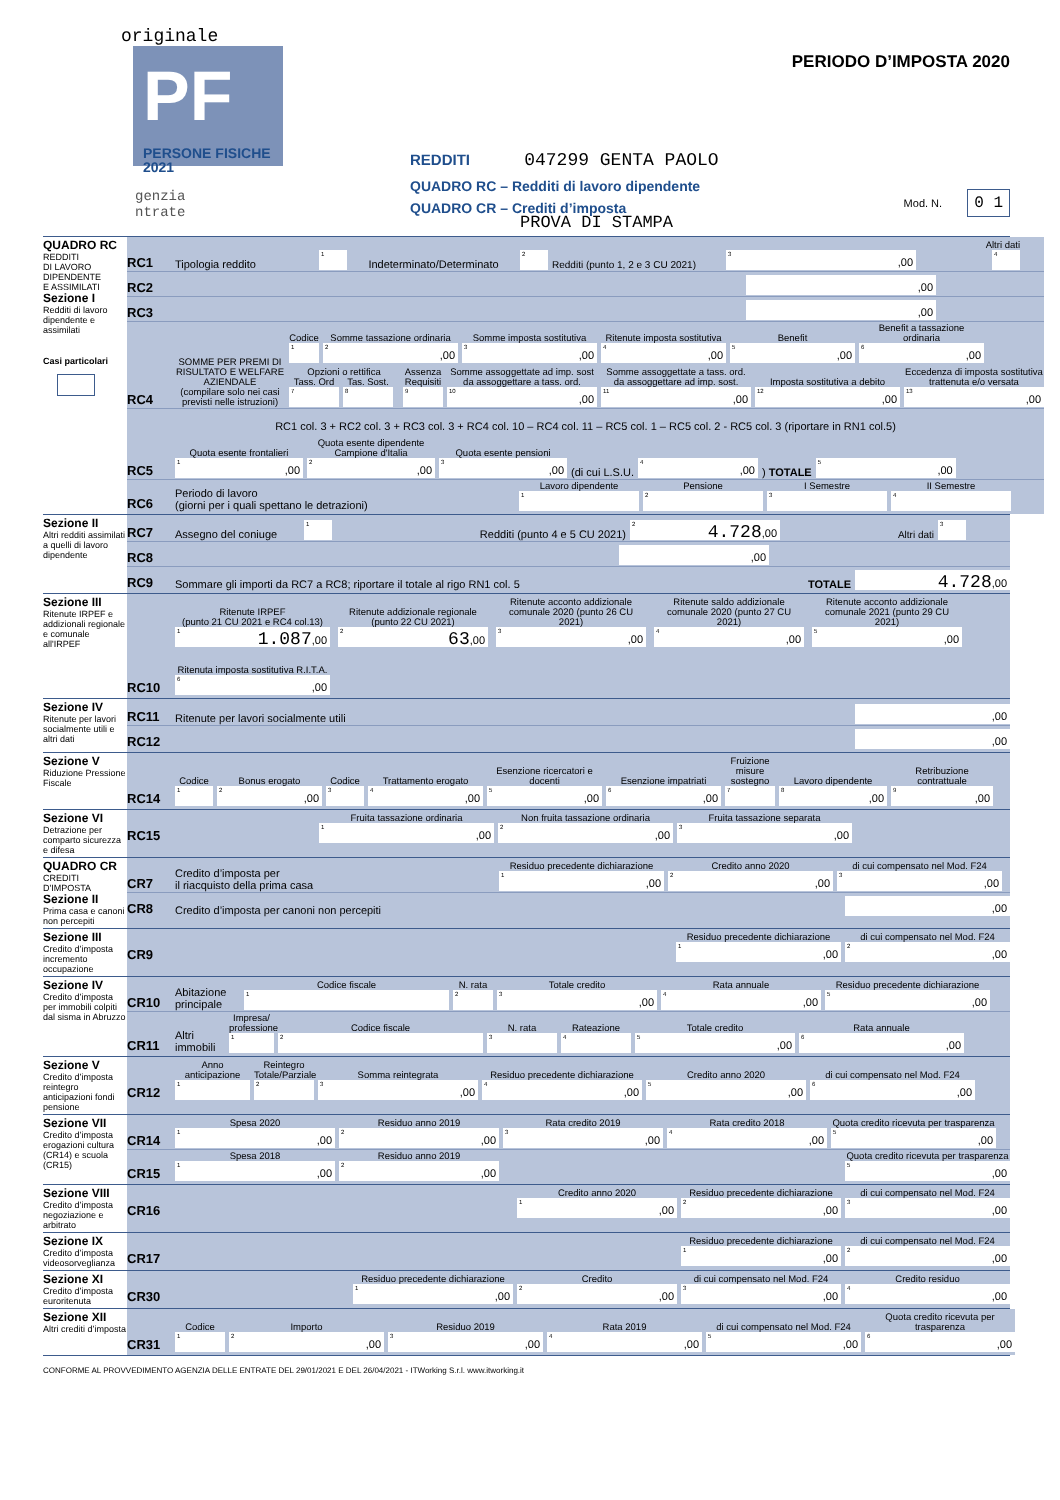originale
PF
PERSONE FISICHE
2021
genzia
ntrate
PERIODO D’IMPOSTA 2020
REDDITI 047299 GENTA PAOLO
QUADRO RC – Redditi di lavoro dipendente
QUADRO CR – Crediti d’imposta
PROVA DI STAMPA
Mod. N. 0 1
QUADRO RC
REDDITI
DI LAVORO
DIPENDENTE
E ASSIMILATI
Sezione I
Redditi di lavoro dipendente e assimilati
Casi particolari
RC1 Tipologia reddito
<sup>1</sup>
Indeterminato/Determinato
<sup>2</sup>
Redditi (punto 1, 2 e 3 CU 2021)
<sup>3</sup>,00
Altri dati
<sup>4</sup>
RC2
,00
RC3
,00
RC4
SOMME PER PREMI DI RISULTATO E WELFARE AZIENDALE
(compilare solo nei casi previsti nelle istruzioni)
Codice
<sup>1</sup>
Somme tassazione ordinaria
<sup>2</sup>,00
Somme imposta sostitutiva
<sup>3</sup>,00
Ritenute imposta sostitutiva
<sup>4</sup>,00
Benefit
<sup>5</sup>,00
Benefit a tassazione ordinaria
<sup>6</sup>,00
Opzioni o rettifica
Tass. Ord
<sup>7</sup>
Tas. Sost.
<sup>8</sup>
Assenza Requisiti
<sup>9</sup>
Somme assoggettate ad imp. sost da assoggettare a tass. ord.
<sup>10</sup>,00
Somme assoggettate a tass. ord. da assoggettare ad imp. sost.
<sup>11</sup>,00
Imposta sostitutiva a debito
<sup>12</sup>,00
Eccedenza di imposta sostitutiva trattenuta e/o versata
<sup>13</sup>,00
RC1 col. 3 + RC2 col. 3 + RC3 col. 3 + RC4 col. 10 – RC4 col. 11 – RC5 col. 1 – RC5 col. 2 - RC5 col. 3 (riportare in RN1 col.5)
RC5
Quota esente frontalieri
<sup>1</sup>,00
Quota esente dipendente Campione d'Italia
<sup>2</sup>,00
Quota esente pensioni
<sup>3</sup>,00
(di cui L.S.U.
<sup>4</sup>,00
) TOTALE
<sup>5</sup>,00
RC6 Periodo di lavoro
(giorni per i quali spettano le detrazioni)
Lavoro dipendente
<sup>1</sup>
Pensione
<sup>2</sup>
I Semestre
<sup>3</sup>
II Semestre
<sup>4</sup>
Sezione II
Altri redditi assimilati a quelli di lavoro dipendente
RC7 Assegno del coniuge
<sup>1</sup>
Redditi (punto 4 e 5 CU 2021)
<sup>2</sup>
4.728,00
Altri dati
<sup>3</sup>
RC8
,00
RC9 Sommare gli importi da RC7 a RC8; riportare il totale al rigo RN1 col. 5 TOTALE
4.728,00
Sezione III
Ritenute IRPEF e addizionali regionale e comunale all'IRPEF
RC10
Ritenute IRPEF
(punto 21 CU 2021 e RC4 col.13)
<sup>1</sup>
1.087,00
Ritenute addizionale regionale (punto 22 CU 2021)
<sup>2</sup>
63,00
Ritenute acconto addizionale comunale 2020 (punto 26 CU 2021)
<sup>3</sup>,00
Ritenute saldo addizionale comunale 2020 (punto 27 CU 2021)
<sup>4</sup>,00
Ritenute acconto addizionale comunale 2021 (punto 29 CU 2021)
<sup>5</sup>,00
Ritenuta imposta sostitutiva R.I.T.A.
<sup>6</sup>,00
Sezione IV
Ritenute per lavori socialmente utili e altri dati
RC11 Ritenute per lavori socialmente utili
,00
RC12
,00
Sezione V
Riduzione Pressione Fiscale
RC14
Codice
<sup>1</sup>
Bonus erogato
<sup>2</sup>,00
Codice
<sup>3</sup>
Trattamento erogato
<sup>4</sup>,00
Esenzione ricercatori e docenti
<sup>5</sup>,00
Esenzione impatriati
<sup>6</sup>,00
Fruizione misure sostegno
<sup>7</sup>
Lavoro dipendente
<sup>8</sup>,00
Retribuzione contrattuale
<sup>9</sup>,00
Sezione VI
Detrazione per comparto sicurezza e difesa
RC15
Fruita tassazione ordinaria
<sup>1</sup>,00
Non fruita tassazione ordinaria
<sup>2</sup>,00
Fruita tassazione separata
<sup>3</sup>,00
QUADRO CR
CREDITI D'IMPOSTA
Sezione II
Prima casa e canoni non percepiti
CR7 Credito d’imposta per
il riacquisto della prima casa
Residuo precedente dichiarazione
<sup>1</sup>,00
Credito anno 2020
<sup>2</sup>,00
di cui compensato nel Mod. F24
<sup>3</sup>,00
CR8 Credito d’imposta per canoni non percepiti
,00
Sezione III
Credito d’imposta incremento occupazione
CR9
Residuo precedente dichiarazione
<sup>1</sup>,00
di cui compensato nel Mod. F24
<sup>2</sup>,00
Sezione IV
Credito d’imposta per immobili colpiti dal sisma in Abruzzo
CR10 Abitazione principale
Codice fiscale
<sup>1</sup>
N. rata
<sup>2</sup>
Totale credito
<sup>3</sup>,00
Rata annuale
<sup>4</sup>,00
Residuo precedente dichiarazione
<sup>5</sup>,00
CR11 Altri immobili
Impresa/ professione
<sup>1</sup>
Codice fiscale
<sup>2</sup>
N. rata
<sup>3</sup>
Rateazione
<sup>4</sup>
Totale credito
<sup>5</sup>,00
Rata annuale
<sup>6</sup>,00
Sezione V
Credito d’imposta reintegro anticipazioni fondi pensione
CR12
Anno anticipazione
<sup>1</sup>
Reintegro Totale/Parziale
<sup>2</sup>
Somma reintegrata
<sup>3</sup>,00
Residuo precedente dichiarazione
<sup>4</sup>,00
Credito anno 2020
<sup>5</sup>,00
di cui compensato nel Mod. F24
<sup>6</sup>,00
Sezione VII
Credito d’imposta erogazioni cultura (CR14) e scuola (CR15)
CR14
Spesa 2020
<sup>1</sup>,00
Residuo anno 2019
<sup>2</sup>,00
Rata credito 2019
<sup>3</sup>,00
Rata credito 2018
<sup>4</sup>,00
Quota credito ricevuta per trasparenza
<sup>5</sup>,00
CR15
Spesa 2018
<sup>1</sup>,00
Residuo anno 2019
<sup>2</sup>,00
Quota credito ricevuta per trasparenza
<sup>5</sup>,00
Sezione VIII
Credito d’imposta negoziazione e arbitrato
CR16
Credito anno 2020
<sup>1</sup>,00
Residuo precedente dichiarazione
<sup>2</sup>,00
di cui compensato nel Mod. F24
<sup>3</sup>,00
Sezione IX
Credito d’imposta videosorveglianza
CR17
Residuo precedente dichiarazione
<sup>1</sup>,00
di cui compensato nel Mod. F24
<sup>2</sup>,00
Sezione XI
Credito d’imposta euroritenuta
CR30
Residuo precedente dichiarazione
<sup>1</sup>,00
Credito
<sup>2</sup>,00
di cui compensato nel Mod. F24
<sup>3</sup>,00
Credito residuo
<sup>4</sup>,00
Sezione XII
Altri crediti d’imposta
CR31
Codice
<sup>1</sup>
Importo
<sup>2</sup>,00
Residuo 2019
<sup>3</sup>,00
Rata 2019
<sup>4</sup>,00
di cui compensato nel Mod. F24
<sup>5</sup>,00
Quota credito ricevuta per trasparenza
<sup>6</sup>,00
CONFORME AL PROVVEDIMENTO AGENZIA DELLE ENTRATE DEL 29/01/2021 E DEL 26/04/2021 - ITWorking S.r.l. www.itworking.it